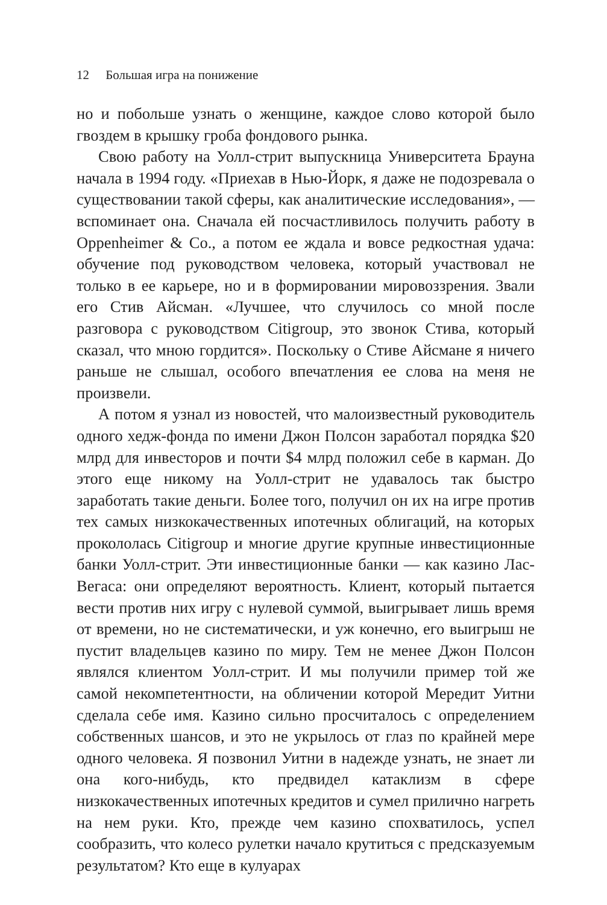12 Большая игра на понижение
но и побольше узнать о женщине, каждое слово которой было гвоздем в крышку гроба фондового рынка.
Свою работу на Уолл-стрит выпускница Университета Брауна начала в 1994 году. «Приехав в Нью-Йорк, я даже не подозревала о существовании такой сферы, как аналитические исследования», — вспоминает она. Сначала ей посчастливилось получить работу в Oppenheimer & Co., а потом ее ждала и вовсе редкостная удача: обучение под руководством человека, который участвовал не только в ее карьере, но и в формировании мировоззрения. Звали его Стив Айсман. «Лучшее, что случилось со мной после разговора с руководством Citigroup, это звонок Стива, который сказал, что мною гордится». Поскольку о Стиве Айсмане я ничего раньше не слышал, особого впечатления ее слова на меня не произвели.
А потом я узнал из новостей, что малоизвестный руководитель одного хедж-фонда по имени Джон Полсон заработал порядка $20 млрд для инвесторов и почти $4 млрд положил себе в карман. До этого еще никому на Уолл-стрит не удавалось так быстро заработать такие деньги. Более того, получил он их на игре против тех самых низкокачественных ипотечных облигаций, на которых прокололась Citigroup и многие другие крупные инвестиционные банки Уолл-стрит. Эти инвестиционные банки — как казино Лас-Вегаса: они определяют вероятность. Клиент, который пытается вести против них игру с нулевой суммой, выигрывает лишь время от времени, но не систематически, и уж конечно, его выигрыш не пустит владельцев казино по миру. Тем не менее Джон Полсон являлся клиентом Уолл-стрит. И мы получили пример той же самой некомпетентности, на обличении которой Мередит Уитни сделала себе имя. Казино сильно просчиталось с определением собственных шансов, и это не укрылось от глаз по крайней мере одного человека. Я позвонил Уитни в надежде узнать, не знает ли она кого-нибудь, кто предвидел катаклизм в сфере низкокачественных ипотечных кредитов и сумел прилично нагреть на нем руки. Кто, прежде чем казино спохватилось, успел сообразить, что колесо рулетки начало крутиться с предсказуемым результатом? Кто еще в кулуарах